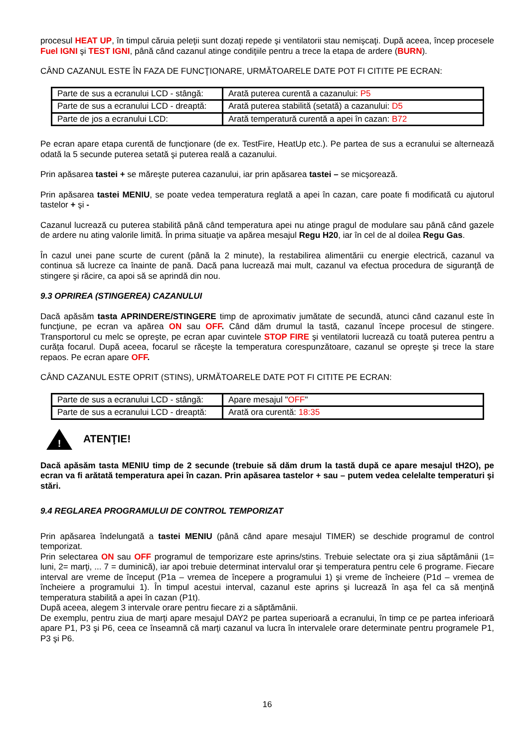procesul HEAT UP, în timpul căruia peleţii sunt dozaţi repede şi ventilatorii stau nemişcaţi. După aceea, încep procesele Fuel IGNI şi TEST IGNI, până când cazanul atinge condiţiile pentru a trece la etapa de ardere (BURN).
CÂND CAZANUL ESTE ÎN FAZA DE FUNCŢIONARE, URMĂTOARELE DATE POT FI CITITE PE ECRAN:
| Parte de sus a ecranului LCD - stângă: | Arată puterea curentă a cazanului: P5 |
| Parte de sus a ecranului LCD - dreaptă: | Arată puterea stabilită (setată) a cazanului: D5 |
| Parte de jos a ecranului LCD: | Arată temperatură curentă a apei în cazan: B72 |
Pe ecran apare etapa curentă de funcţionare (de ex. TestFire, HeatUp etc.). Pe partea de sus a ecranului se alternează odată la 5 secunde puterea setată şi puterea reală a cazanului.
Prin apăsarea tastei + se măreşte puterea cazanului, iar prin apăsarea tastei – se micşorează.
Prin apăsarea tastei MENIU, se poate vedea temperatura reglată a apei în cazan, care poate fi modificată cu ajutorul tastelor + şi -
Cazanul lucrează cu puterea stabilită până când temperatura apei nu atinge pragul de modulare sau până când gazele de ardere nu ating valorile limită. În prima situaţie va apărea mesajul Regu H20, iar în cel de al doilea Regu Gas.
În cazul unei pane scurte de curent (până la 2 minute), la restabilirea alimentării cu energie electrică, cazanul va continua să lucreze ca înainte de pană. Dacă pana lucrează mai mult, cazanul va efectua procedura de siguranţă de stingere şi răcire, ca apoi să se aprindă din nou.
9.3 OPRIREA (STINGEREA) CAZANULUI
Dacă apăsăm tasta APRINDERE/STINGERE timp de aproximativ jumătate de secundă, atunci când cazanul este în funcţiune, pe ecran va apărea ON sau OFF. Când dăm drumul la tastă, cazanul începe procesul de stingere. Transportorul cu melc se opreşte, pe ecran apar cuvintele STOP FIRE şi ventilatorii lucrează cu toată puterea pentru a curăţa focarul. După aceea, focarul se răceşte la temperatura corespunzătoare, cazanul se opreşte şi trece la stare repaos. Pe ecran apare OFF.
CÂND CAZANUL ESTE OPRIT (STINS), URMĂTOARELE DATE POT FI CITITE PE ECRAN:
| Parte de sus a ecranului LCD - stângă: | Apare mesajul " OFF " |
| Parte de sus a ecranului LCD - dreaptă: | Arată ora curentă: 18:35 |
!
ATENŢIE!
Dacă apăsăm tasta MENIU timp de 2 secunde (trebuie să dăm drum la tastă după ce apare mesajul tH2O), pe ecran va fi arătată temperatura apei în cazan. Prin apăsarea tastelor + sau – putem vedea celelalte temperaturi şi stări.
9.4 REGLAREA PROGRAMULUI DE CONTROL TEMPORIZAT
Prin apăsarea îndelungată a tastei MENIU (până când apare mesajul TIMER) se deschide programul de control temporizat.
Prin selectarea ON sau OFF programul de temporizare este aprins/stins. Trebuie selectate ora şi ziua săptămânii (1= luni, 2= marţi, ... 7 = duminică), iar apoi trebuie determinat intervalul orar şi temperatura pentru cele 6 programe. Fiecare interval are vreme de început (P1a – vremea de începere a programului 1) şi vreme de încheiere (P1d – vremea de încheiere a programului 1). În timpul acestui interval, cazanul este aprins şi lucrează în aşa fel ca să menţină temperatura stabilită a apei în cazan (P1t).
După aceea, alegem 3 intervale orare pentru fiecare zi a săptămânii.
De exemplu, pentru ziua de marţi apare mesajul DAY2 pe partea superioară a ecranului, în timp ce pe partea inferioară apare P1, P3 şi P6, ceea ce înseamnă că marţi cazanul va lucra în intervalele orare determinate pentru programele P1, P3 şi P6.
16